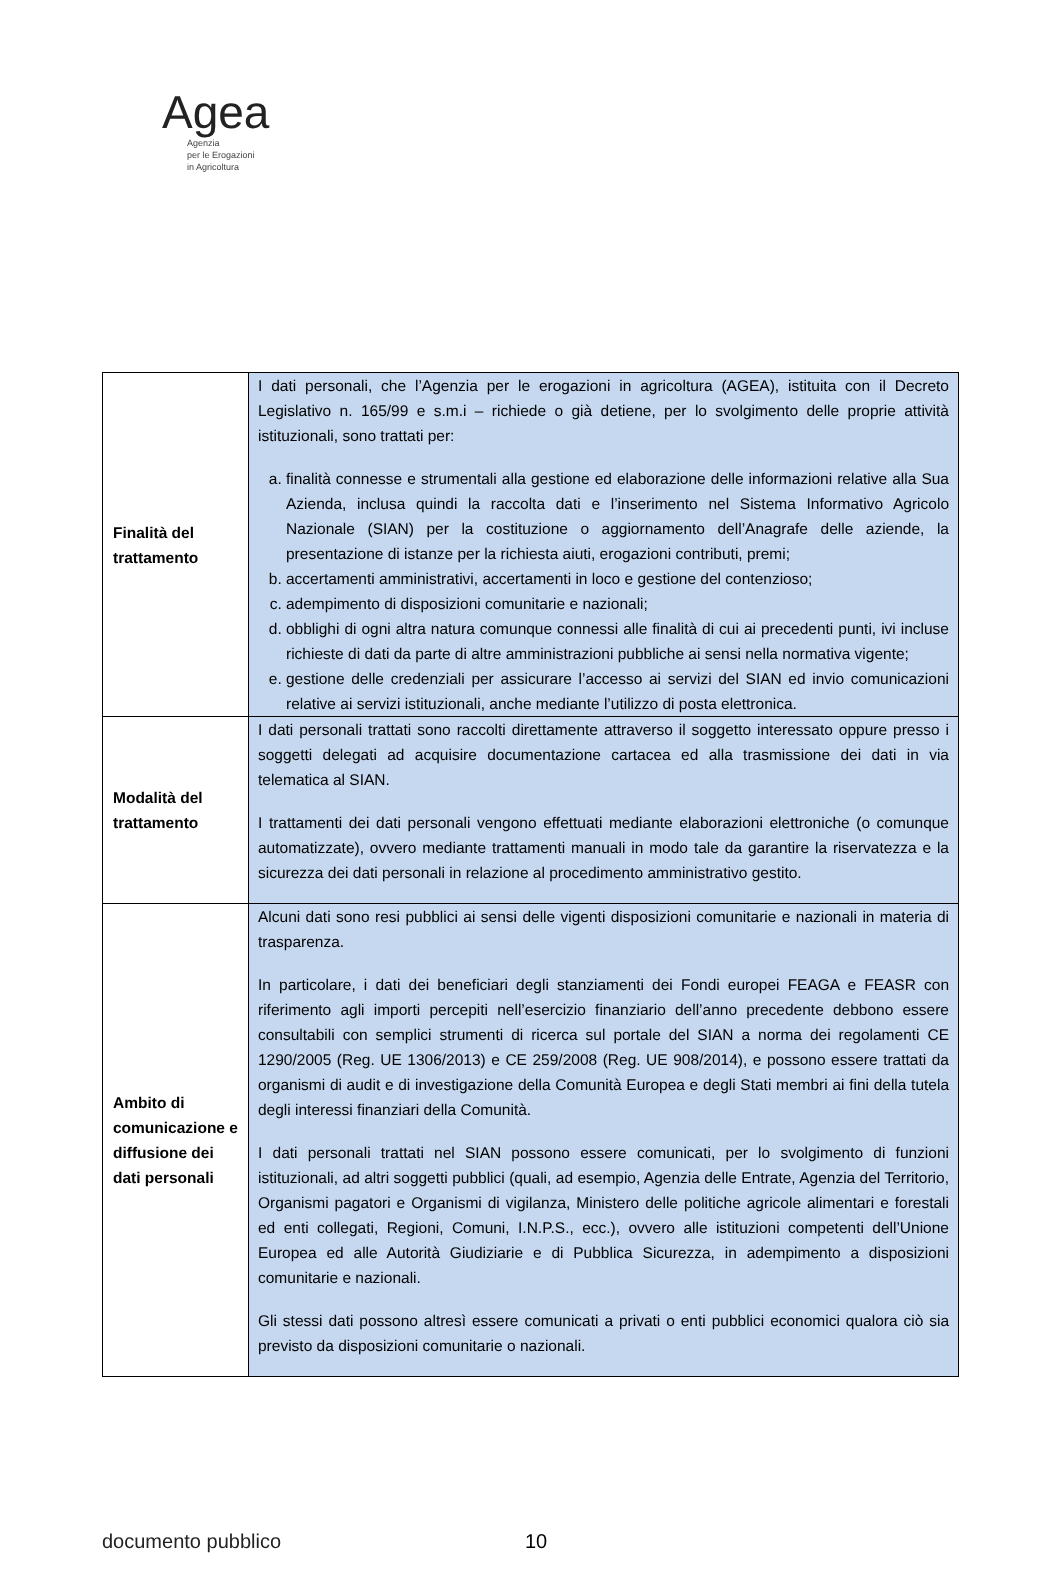Agea
Agenzia
per le Erogazioni
in Agricoltura
| Finalità del trattamento | I dati personali, che l’Agenzia per le erogazioni in agricoltura (AGEA), istituita con il Decreto Legislativo n. 165/99 e s.m.i – richiede o già detiene, per lo svolgimento delle proprie attività istituzionali, sono trattati per: a. finalità connesse e strumentali alla gestione ed elaborazione delle informazioni relative alla Sua Azienda, inclusa quindi la raccolta dati e l’inserimento nel Sistema Informativo Agricolo Nazionale (SIAN) per la costituzione o aggiornamento dell’Anagrafe delle aziende, la presentazione di istanze per la richiesta aiuti, erogazioni contributi, premi; b. accertamenti amministrativi, accertamenti in loco e gestione del contenzioso; c. adempimento di disposizioni comunitarie e nazionali; d. obblighi di ogni altra natura comunque connessi alle finalità di cui ai precedenti punti, ivi incluse richieste di dati da parte di altre amministrazioni pubbliche ai sensi nella normativa vigente; e. gestione delle credenziali per assicurare l’accesso ai servizi del SIAN ed invio comunicazioni relative ai servizi istituzionali, anche mediante l’utilizzo di posta elettronica. |
| Modalità del trattamento | I dati personali trattati sono raccolti direttamente attraverso il soggetto interessato oppure presso i soggetti delegati ad acquisire documentazione cartacea ed alla trasmissione dei dati in via telematica al SIAN. I trattamenti dei dati personali vengono effettuati mediante elaborazioni elettroniche (o comunque automatizzate), ovvero mediante trattamenti manuali in modo tale da garantire la riservatezza e la sicurezza dei dati personali in relazione al procedimento amministrativo gestito. |
| Ambito di comunicazione e diffusione dei dati personali | Alcuni dati sono resi pubblici ai sensi delle vigenti disposizioni comunitarie e nazionali in materia di trasparenza. In particolare, i dati dei beneficiari degli stanziamenti dei Fondi europei FEAGA e FEASR con riferimento agli importi percepiti nell’esercizio finanziario dell’anno precedente debbono essere consultabili con semplici strumenti di ricerca sul portale del SIAN a norma dei regolamenti CE 1290/2005 (Reg. UE 1306/2013) e CE 259/2008 (Reg. UE 908/2014), e possono essere trattati da organismi di audit e di investigazione della Comunità Europea e degli Stati membri ai fini della tutela degli interessi finanziari della Comunità. I dati personali trattati nel SIAN possono essere comunicati, per lo svolgimento di funzioni istituzionali, ad altri soggetti pubblici (quali, ad esempio, Agenzia delle Entrate, Agenzia del Territorio, Organismi pagatori e Organismi di vigilanza, Ministero delle politiche agricole alimentari e forestali ed enti collegati, Regioni, Comuni, I.N.P.S., ecc.), ovvero alle istituzioni competenti dell’Unione Europea ed alle Autorità Giudiziarie e di Pubblica Sicurezza, in adempimento a disposizioni comunitarie e nazionali. Gli stessi dati possono altresì essere comunicati a privati o enti pubblici economici qualora ciò sia previsto da disposizioni comunitarie o nazionali. |
documento pubblico 10